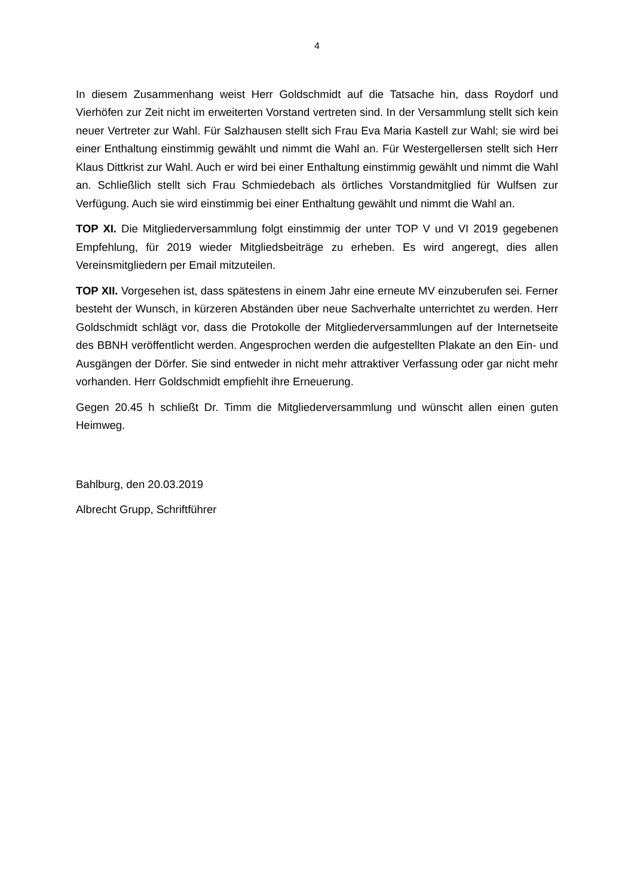4
In diesem Zusammenhang weist Herr Goldschmidt auf die Tatsache hin, dass Roydorf und Vierhöfen zur Zeit nicht im erweiterten Vorstand vertreten sind. In der Versammlung stellt sich kein neuer Vertreter zur Wahl. Für Salzhausen stellt sich Frau Eva Maria Kastell zur Wahl; sie wird bei einer Enthaltung einstimmig gewählt und nimmt die Wahl an. Für Westergellersen stellt sich Herr Klaus Dittkrist zur Wahl. Auch er wird bei einer Enthaltung einstimmig gewählt und nimmt die Wahl an. Schließlich stellt sich Frau Schmiedebach als örtliches Vorstandmitglied für Wulfsen zur Verfügung. Auch sie wird einstimmig bei einer Enthaltung gewählt und nimmt die Wahl an.
TOP XI. Die Mitgliederversammlung folgt einstimmig der unter TOP V und VI 2019 gegebenen Empfehlung, für 2019 wieder Mitgliedsbeiträge zu erheben. Es wird angeregt, dies allen Vereinsmitgliedern per Email mitzuteilen.
TOP XII. Vorgesehen ist, dass spätestens in einem Jahr eine erneute MV einzuberufen sei. Ferner besteht der Wunsch, in kürzeren Abständen über neue Sachverhalte unterrichtet zu werden. Herr Goldschmidt schlägt vor, dass die Protokolle der Mitgliederversammlungen auf der Internetseite des BBNH veröffentlicht werden. Angesprochen werden die aufgestellten Plakate an den Ein- und Ausgängen der Dörfer. Sie sind entweder in nicht mehr attraktiver Verfassung oder gar nicht mehr vorhanden. Herr Goldschmidt empfiehlt ihre Erneuerung.
Gegen 20.45 h schließt Dr. Timm die Mitgliederversammlung und wünscht allen einen guten Heimweg.
Bahlburg, den 20.03.2019
Albrecht Grupp, Schriftführer